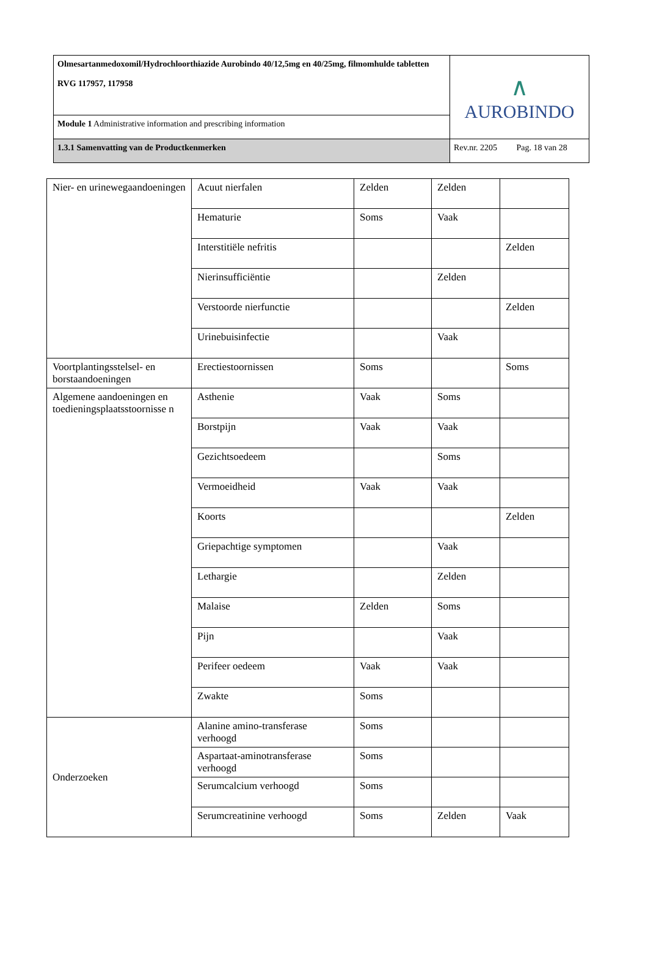| Olmesartanmedoxomil/Hydrochloorthiazide Aurobindo 40/12,5mg en 40/25mg, filmomhulde tabletten RVG 117957, 117958 | ∧ AUROBINDO |
| Module 1 Administrative information and prescribing information | |
| 1.3.1 Samenvatting van de Productkenmerken | Rev.nr. 2205 Pag. 18 van 28 |
| Nier- en urinewegaandoeningen | Acuut nierfalen | Zelden | Zelden | |
| | Hematurie | Soms | Vaak | |
| | Interstitiële nefritis | | | Zelden |
| | Nierinsufficiëntie | | Zelden | |
| | Verstoorde nierfunctie | | | Zelden |
| | Urinebuisinfectie | | Vaak | |
| Voortplantingsstelsel- en borstaandoeningen | Erectiestoornissen | Soms | | Soms |
| Algemene aandoeningen en toedieningsplaatsstoornisse n | Asthenie | Vaak | Soms | |
| | Borstpijn | Vaak | Vaak | |
| | Gezichtsoedeem | | Soms | |
| | Vermoeidheid | Vaak | Vaak | |
| | Koorts | | | Zelden |
| | Griepachtige symptomen | | Vaak | |
| | Lethargie | | Zelden | |
| | Malaise | Zelden | Soms | |
| | Pijn | | Vaak | |
| | Perifeer oedeem | Vaak | Vaak | |
| | Zwakte | Soms | | |
| Onderzoeken | Alanine amino-transferase verhoogd | Soms | | |
| | Aspartaat-aminotransferase verhoogd | Soms | | |
| | Serumcalcium verhoogd | Soms | | |
| | Serumcreatinine verhoogd | Soms | Zelden | Vaak |